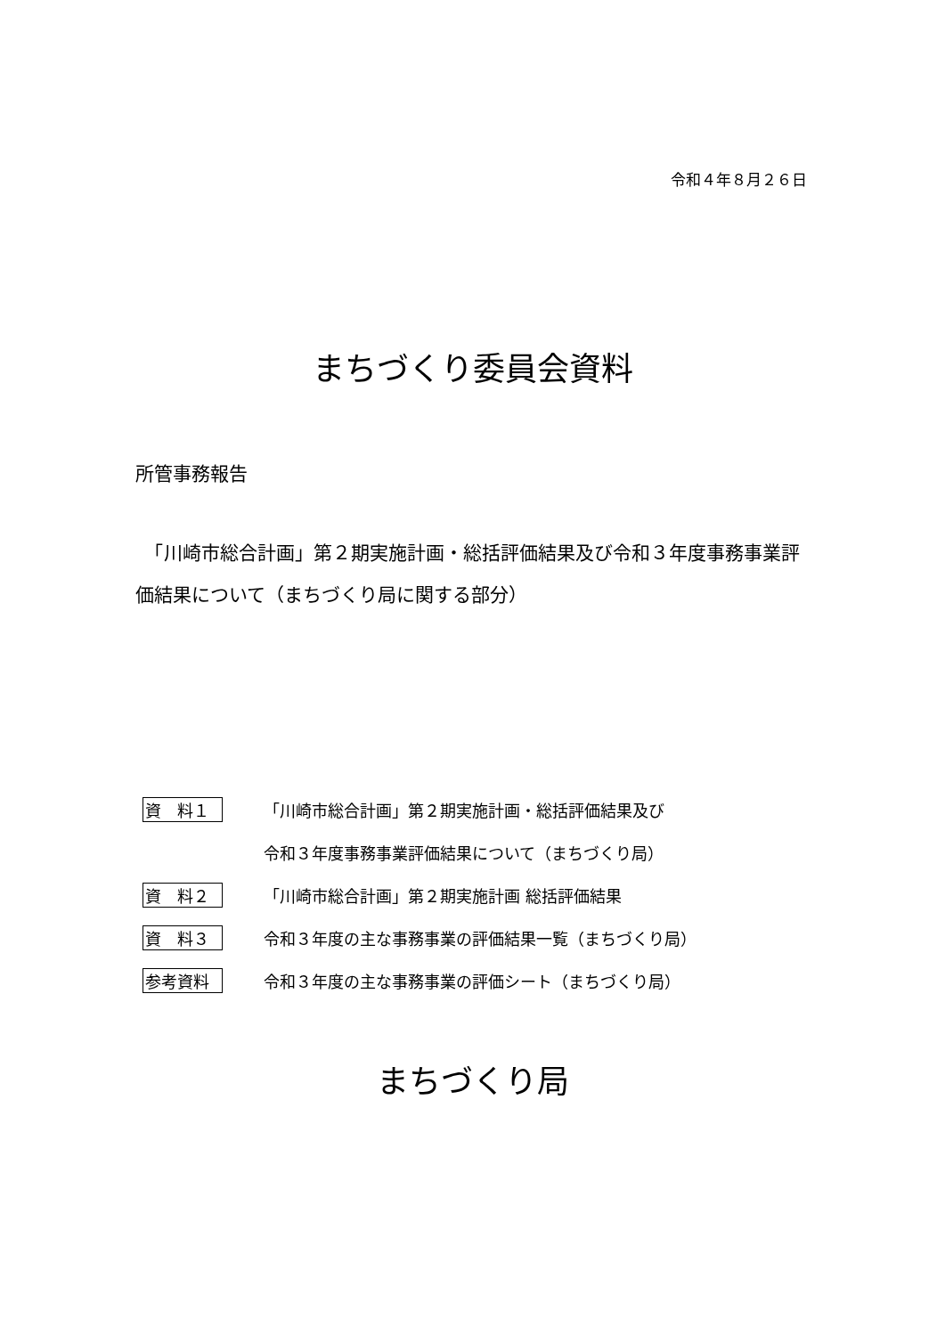令和４年８月２６日
まちづくり委員会資料
所管事務報告
　「川崎市総合計画」第２期実施計画・総括評価結果及び令和３年度事務事業評価結果について（まちづくり局に関する部分）
資　料１ 「川崎市総合計画」第２期実施計画・総括評価結果及び
令和３年度事務事業評価結果について（まちづくり局）
資　料２ 「川崎市総合計画」第２期実施計画 総括評価結果
資　料３ 令和３年度の主な事務事業の評価結果一覧（まちづくり局）
参考資料 令和３年度の主な事務事業の評価シート（まちづくり局）
まちづくり局